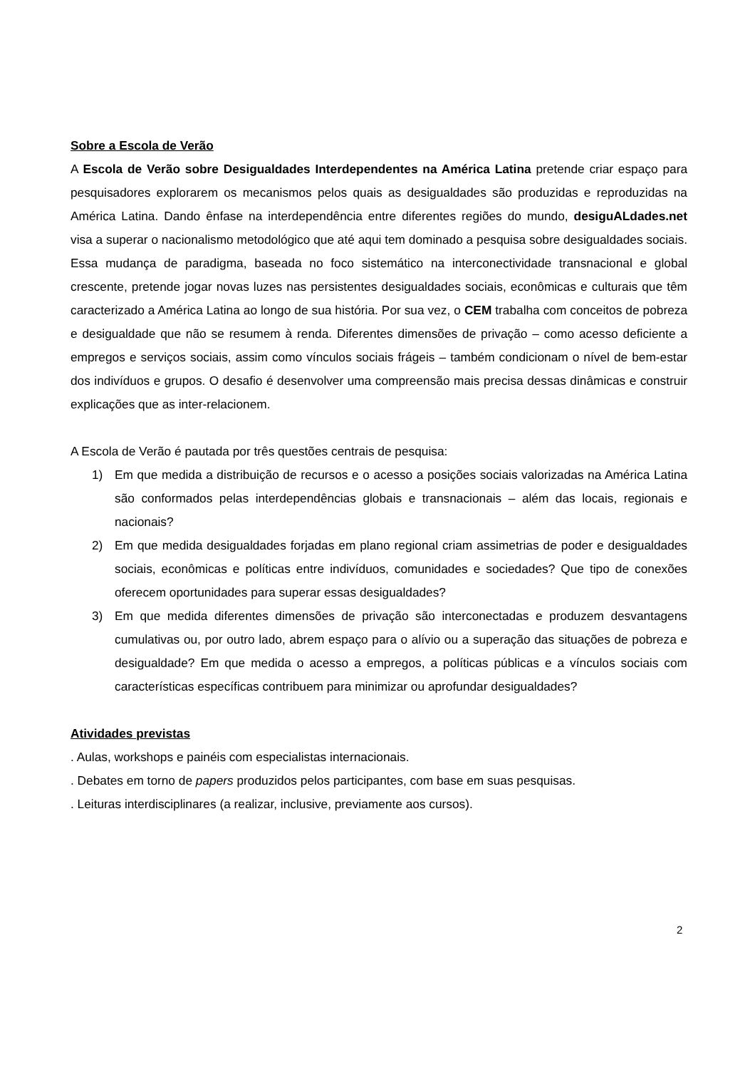Sobre a Escola de Verão
A Escola de Verão sobre Desigualdades Interdependentes na América Latina pretende criar espaço para pesquisadores explorarem os mecanismos pelos quais as desigualdades são produzidas e reproduzidas na América Latina. Dando ênfase na interdependência entre diferentes regiões do mundo, desiguALdades.net visa a superar o nacionalismo metodológico que até aqui tem dominado a pesquisa sobre desigualdades sociais. Essa mudança de paradigma, baseada no foco sistemático na interconectividade transnacional e global crescente, pretende jogar novas luzes nas persistentes desigualdades sociais, econômicas e culturais que têm caracterizado a América Latina ao longo de sua história. Por sua vez, o CEM trabalha com conceitos de pobreza e desigualdade que não se resumem à renda. Diferentes dimensões de privação – como acesso deficiente a empregos e serviços sociais, assim como vínculos sociais frágeis – também condicionam o nível de bem-estar dos indivíduos e grupos. O desafio é desenvolver uma compreensão mais precisa dessas dinâmicas e construir explicações que as inter-relacionem.
A Escola de Verão é pautada por três questões centrais de pesquisa:
1) Em que medida a distribuição de recursos e o acesso a posições sociais valorizadas na América Latina são conformados pelas interdependências globais e transnacionais – além das locais, regionais e nacionais?
2) Em que medida desigualdades forjadas em plano regional criam assimetrias de poder e desigualdades sociais, econômicas e políticas entre indivíduos, comunidades e sociedades? Que tipo de conexões oferecem oportunidades para superar essas desigualdades?
3) Em que medida diferentes dimensões de privação são interconectadas e produzem desvantagens cumulativas ou, por outro lado, abrem espaço para o alívio ou a superação das situações de pobreza e desigualdade? Em que medida o acesso a empregos, a políticas públicas e a vínculos sociais com características específicas contribuem para minimizar ou aprofundar desigualdades?
Atividades previstas
. Aulas, workshops e painéis com especialistas internacionais.
. Debates em torno de papers produzidos pelos participantes, com base em suas pesquisas.
. Leituras interdisciplinares (a realizar, inclusive, previamente aos cursos).
2